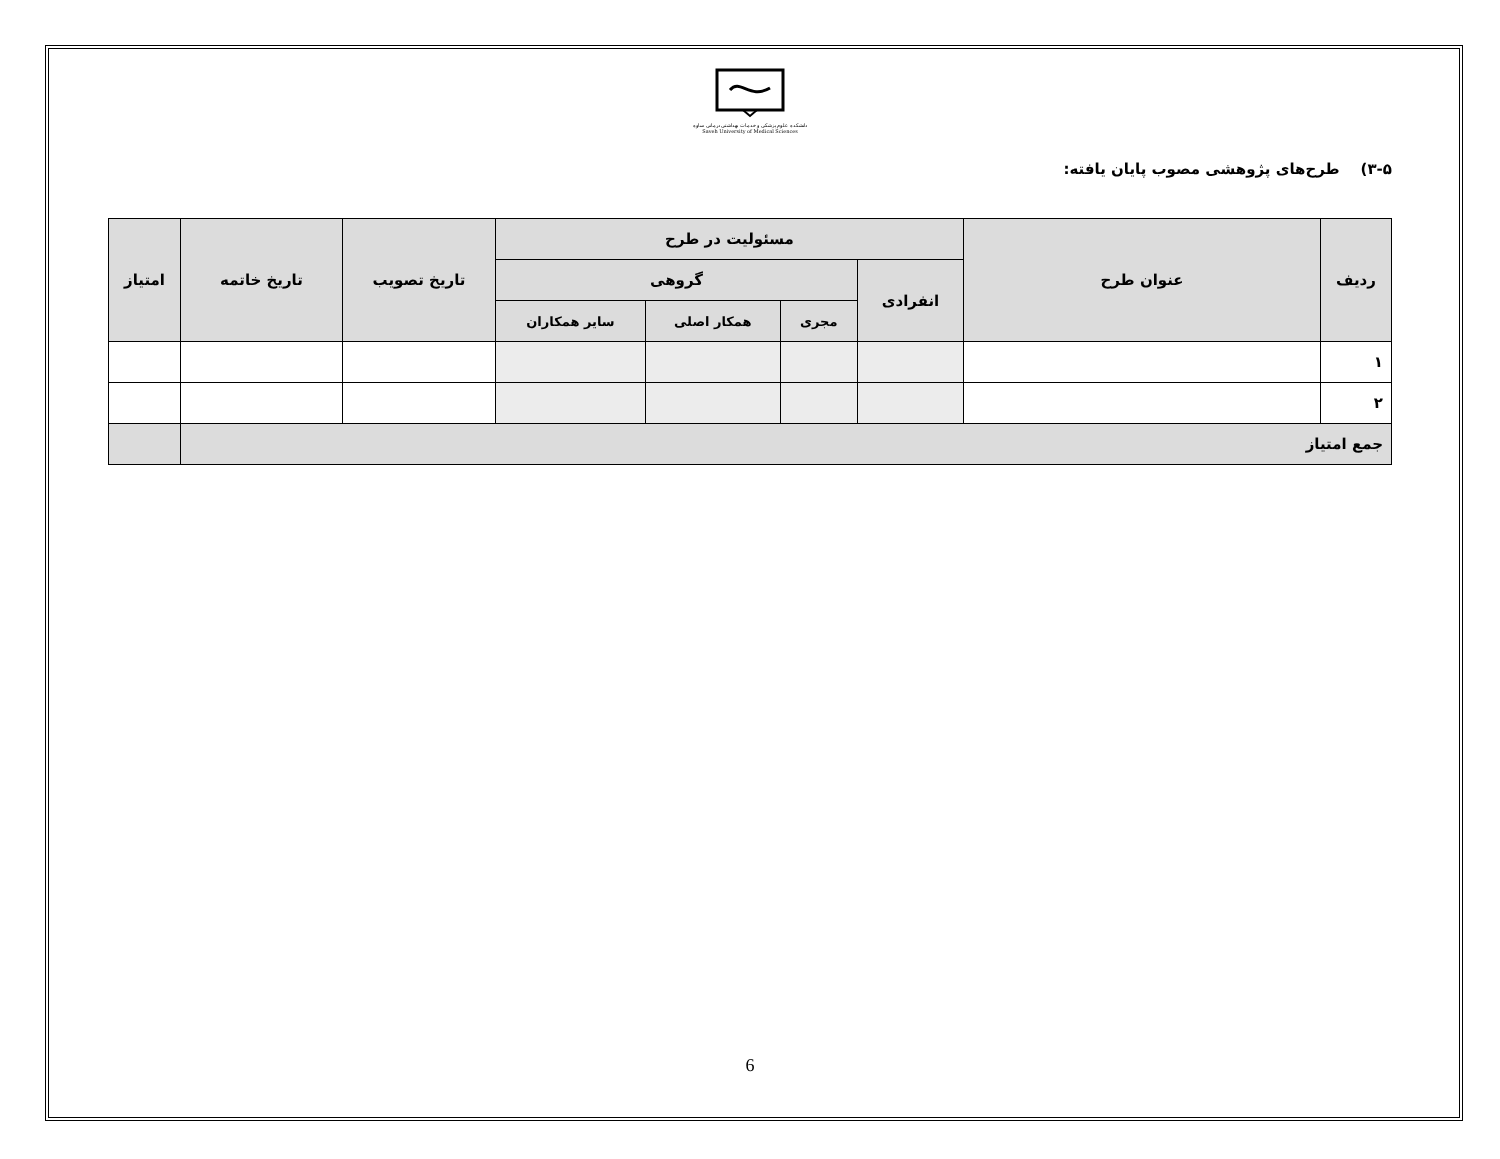دانشکده علوم پزشکی و خدمات بهداشتی درمانی ساوه
Saveh University of Medical Sciences
۳-۵) طرح‌های پژوهشی مصوب پایان یافته:
| ردیف | عنوان طرح | مسئولیت در طرح | | | | تاریخ تصویب | تاریخ خاتمه | امتیاز |
| --- | --- | --- | --- | --- | --- | --- | --- | --- |
| | | انفرادی | گروهی | | | | | |
| | | | مجری | همکار اصلی | سایر همکاران | | | |
| ۱ | | | | | | | | |
| ۲ | | | | | | | | |
| جمع امتیاز | | | | | | | | |
6